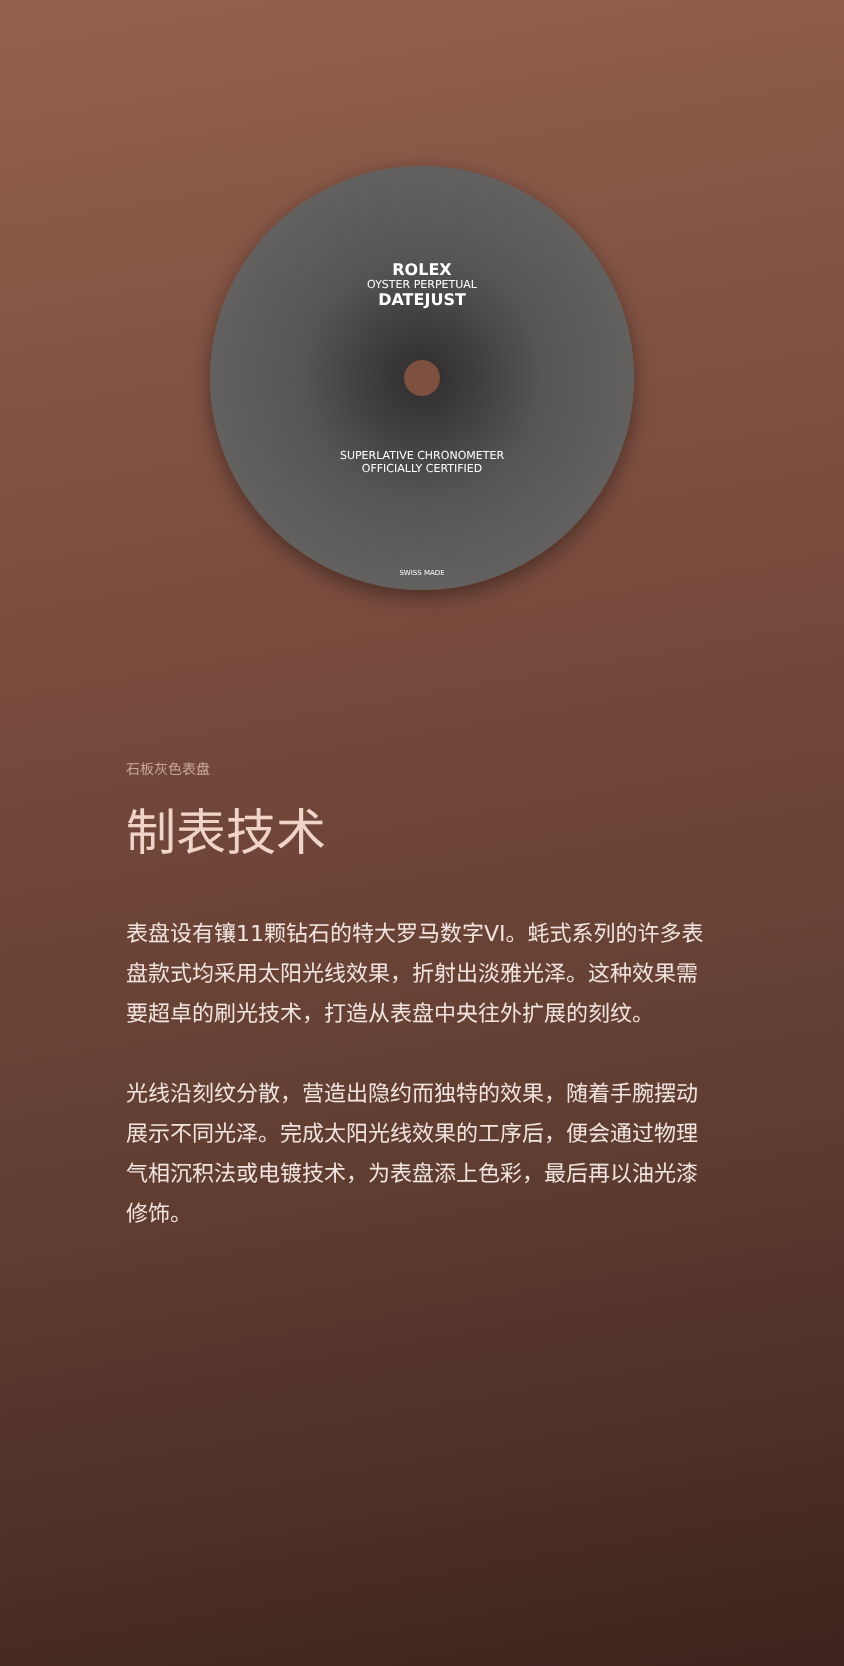ROLEX
OYSTER PERPETUAL
DATEJUST
SUPERLATIVE CHRONOMETER
OFFICIALLY CERTIFIED
SWISS MADE
石板灰色表盘
制表技术
表盘设有镶11颗钻石的特大罗马数字VI。蚝式系列的许多表盘款式均采用太阳光线效果，折射出淡雅光泽。这种效果需要超卓的刷光技术，打造从表盘中央往外扩展的刻纹。
光线沿刻纹分散，营造出隐约而独特的效果，随着手腕摆动展示不同光泽。完成太阳光线效果的工序后，便会通过物理气相沉积法或电镀技术，为表盘添上色彩，最后再以油光漆修饰。